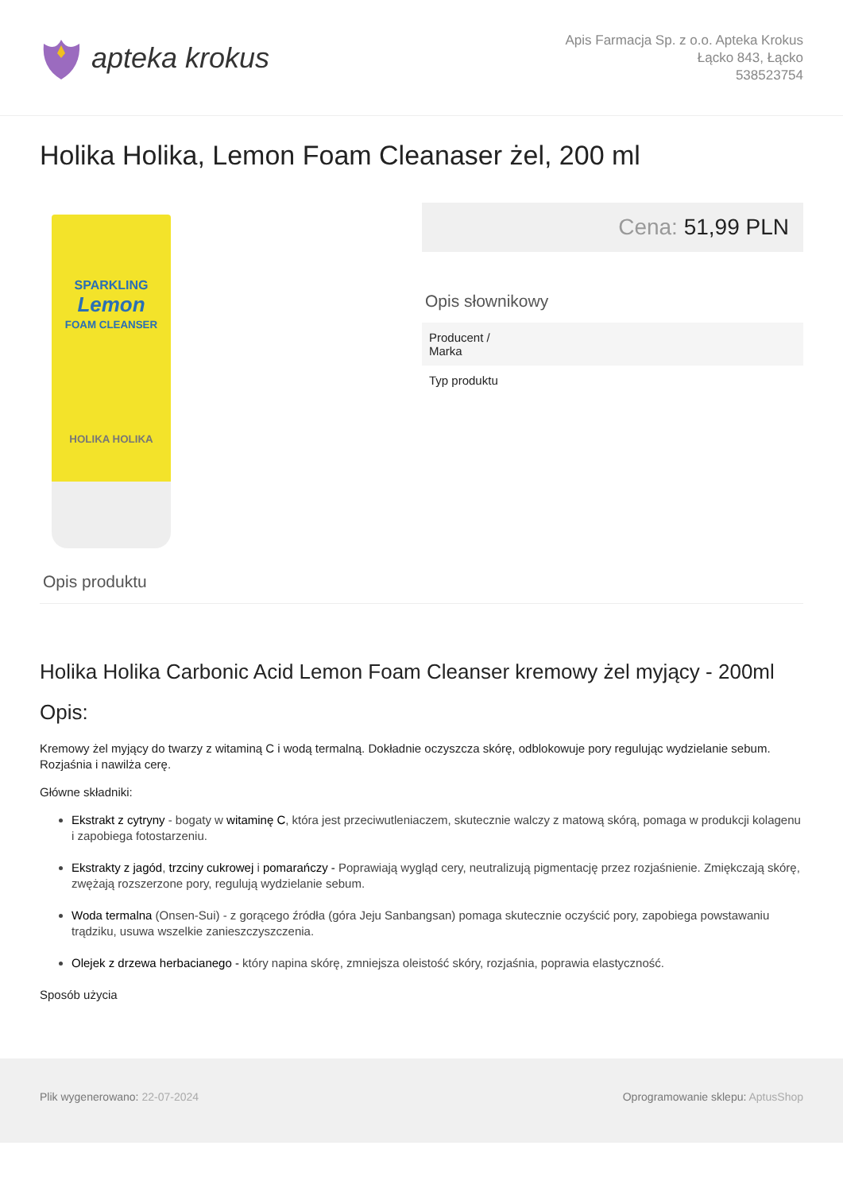apteka krokus
Apis Farmacja Sp. z o.o. Apteka Krokus
Łącko 843, Łącko
538523754
Holika Holika, Lemon Foam Cleanaser żel, 200 ml
SPARKLING
Lemon
FOAM CLEANSER
HOLIKA HOLIKA
Cena: 51,99 PLN
Opis słownikowy
| Producent / Marka | |
| Typ produktu | |
Opis produktu
Holika Holika Carbonic Acid Lemon Foam Cleanser kremowy żel myjący - 200ml
Opis:
Kremowy żel myjący do twarzy z witaminą C i wodą termalną. Dokładnie oczyszcza skórę, odblokowuje pory regulując wydzielanie sebum. Rozjaśnia i nawilża cerę.
Główne składniki:
Ekstrakt z cytryny - bogaty w witaminę C, która jest przeciwutleniaczem, skutecznie walczy z matową skórą, pomaga w produkcji kolagenu i zapobiega fotostarzeniu.
Ekstrakty z jagód, trzciny cukrowej i pomarańczy - Poprawiają wygląd cery, neutralizują pigmentację przez rozjaśnienie. Zmiękczają skórę, zwężają rozszerzone pory, regulują wydzielanie sebum.
Woda termalna (Onsen-Sui) - z gorącego źródła (góra Jeju Sanbangsan) pomaga skutecznie oczyścić pory, zapobiega powstawaniu trądziku, usuwa wszelkie zanieszczyszczenia.
Olejek z drzewa herbacianego - który napina skórę, zmniejsza oleistość skóry, rozjaśnia, poprawia elastyczność.
Sposób użycia
Plik wygenerowano: 22-07-2024 Oprogramowanie sklepu: AptusShop